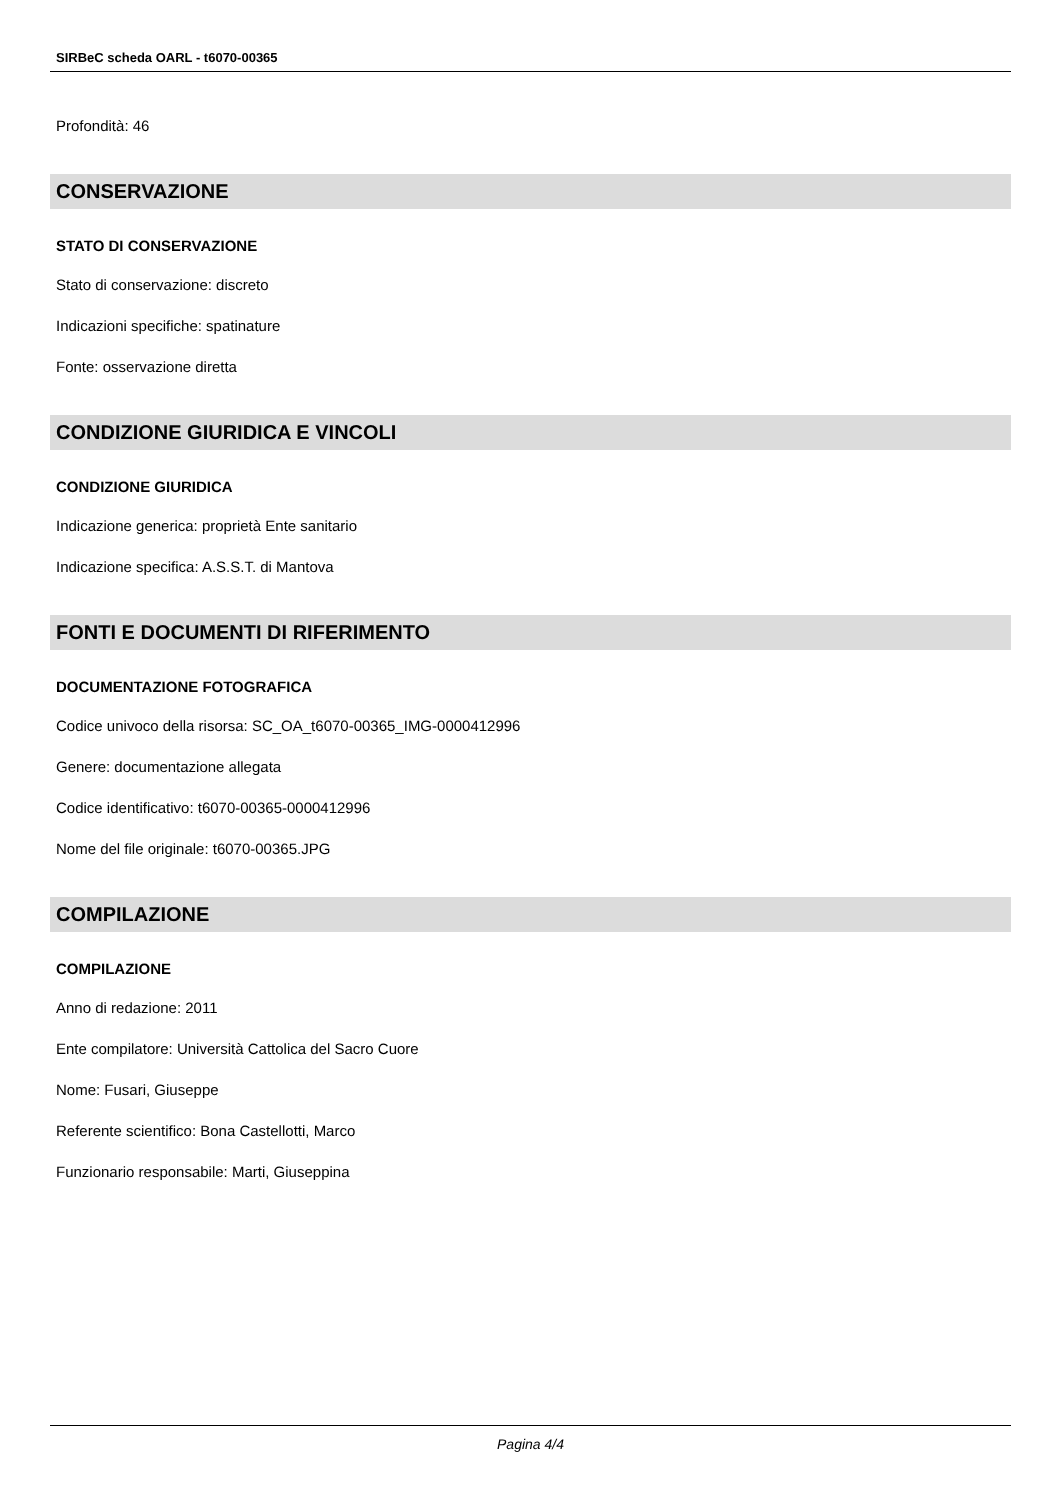SIRBeC scheda OARL - t6070-00365
Profondità: 46
CONSERVAZIONE
STATO DI CONSERVAZIONE
Stato di conservazione: discreto
Indicazioni specifiche: spatinature
Fonte: osservazione diretta
CONDIZIONE GIURIDICA E VINCOLI
CONDIZIONE GIURIDICA
Indicazione generica: proprietà Ente sanitario
Indicazione specifica: A.S.S.T. di Mantova
FONTI E DOCUMENTI DI RIFERIMENTO
DOCUMENTAZIONE FOTOGRAFICA
Codice univoco della risorsa: SC_OA_t6070-00365_IMG-0000412996
Genere: documentazione allegata
Codice identificativo: t6070-00365-0000412996
Nome del file originale: t6070-00365.JPG
COMPILAZIONE
COMPILAZIONE
Anno di redazione: 2011
Ente compilatore: Università Cattolica del Sacro Cuore
Nome: Fusari, Giuseppe
Referente scientifico: Bona Castellotti, Marco
Funzionario responsabile: Marti, Giuseppina
Pagina 4/4